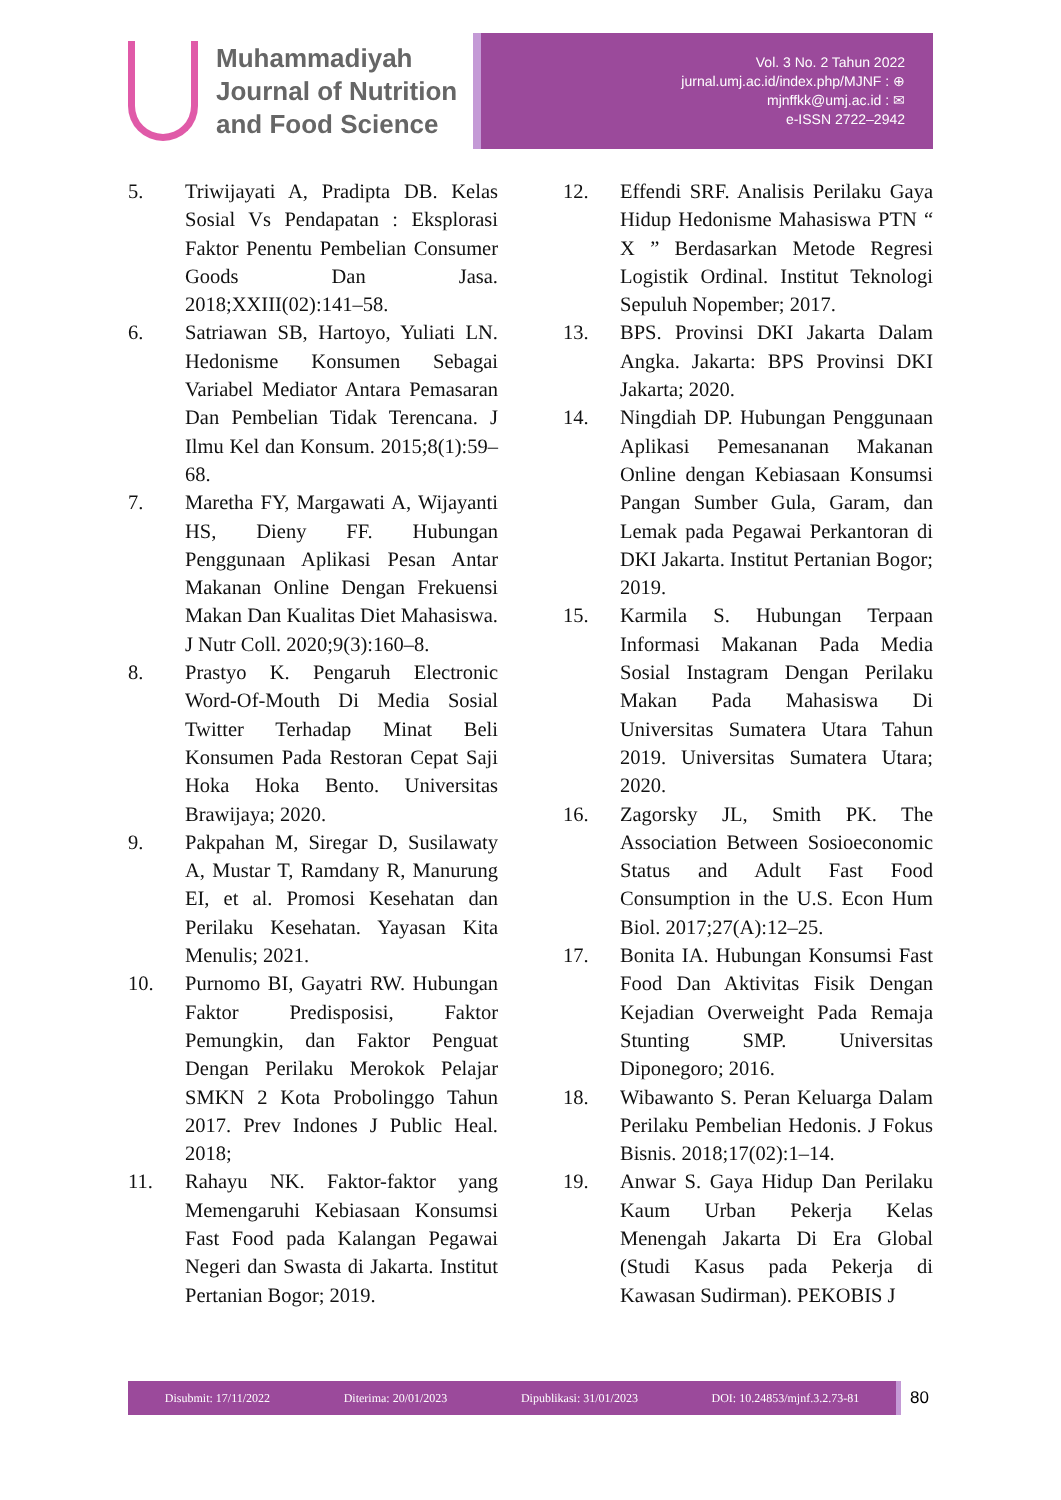Muhammadiyah
Journal of Nutrition
and Food Science
Vol. 3 No. 2 Tahun 2022
jurnal.umj.ac.id/index.php/MJNF : ⊕
mjnffkk@umj.ac.id : ✉
e-ISSN 2722–2942
5. Triwijayati A, Pradipta DB. Kelas Sosial Vs Pendapatan : Eksplorasi Faktor Penentu Pembelian Consumer Goods Dan Jasa. 2018;XXIII(02):141–58.
6. Satriawan SB, Hartoyo, Yuliati LN. Hedonisme Konsumen Sebagai Variabel Mediator Antara Pemasaran Dan Pembelian Tidak Terencana. J Ilmu Kel dan Konsum. 2015;8(1):59–68.
7. Maretha FY, Margawati A, Wijayanti HS, Dieny FF. Hubungan Penggunaan Aplikasi Pesan Antar Makanan Online Dengan Frekuensi Makan Dan Kualitas Diet Mahasiswa. J Nutr Coll. 2020;9(3):160–8.
8. Prastyo K. Pengaruh Electronic Word-Of-Mouth Di Media Sosial Twitter Terhadap Minat Beli Konsumen Pada Restoran Cepat Saji Hoka Hoka Bento. Universitas Brawijaya; 2020.
9. Pakpahan M, Siregar D, Susilawaty A, Mustar T, Ramdany R, Manurung EI, et al. Promosi Kesehatan dan Perilaku Kesehatan. Yayasan Kita Menulis; 2021.
10. Purnomo BI, Gayatri RW. Hubungan Faktor Predisposisi, Faktor Pemungkin, dan Faktor Penguat Dengan Perilaku Merokok Pelajar SMKN 2 Kota Probolinggo Tahun 2017. Prev Indones J Public Heal. 2018;
11. Rahayu NK. Faktor-faktor yang Memengaruhi Kebiasaan Konsumsi Fast Food pada Kalangan Pegawai Negeri dan Swasta di Jakarta. Institut Pertanian Bogor; 2019.
12. Effendi SRF. Analisis Perilaku Gaya Hidup Hedonisme Mahasiswa PTN “ X ” Berdasarkan Metode Regresi Logistik Ordinal. Institut Teknologi Sepuluh Nopember; 2017.
13. BPS. Provinsi DKI Jakarta Dalam Angka. Jakarta: BPS Provinsi DKI Jakarta; 2020.
14. Ningdiah DP. Hubungan Penggunaan Aplikasi Pemesananan Makanan Online dengan Kebiasaan Konsumsi Pangan Sumber Gula, Garam, dan Lemak pada Pegawai Perkantoran di DKI Jakarta. Institut Pertanian Bogor; 2019.
15. Karmila S. Hubungan Terpaan Informasi Makanan Pada Media Sosial Instagram Dengan Perilaku Makan Pada Mahasiswa Di Universitas Sumatera Utara Tahun 2019. Universitas Sumatera Utara; 2020.
16. Zagorsky JL, Smith PK. The Association Between Sosioeconomic Status and Adult Fast Food Consumption in the U.S. Econ Hum Biol. 2017;27(A):12–25.
17. Bonita IA. Hubungan Konsumsi Fast Food Dan Aktivitas Fisik Dengan Kejadian Overweight Pada Remaja Stunting SMP. Universitas Diponegoro; 2016.
18. Wibawanto S. Peran Keluarga Dalam Perilaku Pembelian Hedonis. J Fokus Bisnis. 2018;17(02):1–14.
19. Anwar S. Gaya Hidup Dan Perilaku Kaum Urban Pekerja Kelas Menengah Jakarta Di Era Global (Studi Kasus pada Pekerja di Kawasan Sudirman). PEKOBIS J
Disubmit: 17/11/2022 Diterima: 20/01/2023 Dipublikasi: 31/01/2023 DOI: 10.24853/mjnf.3.2.73-81 80